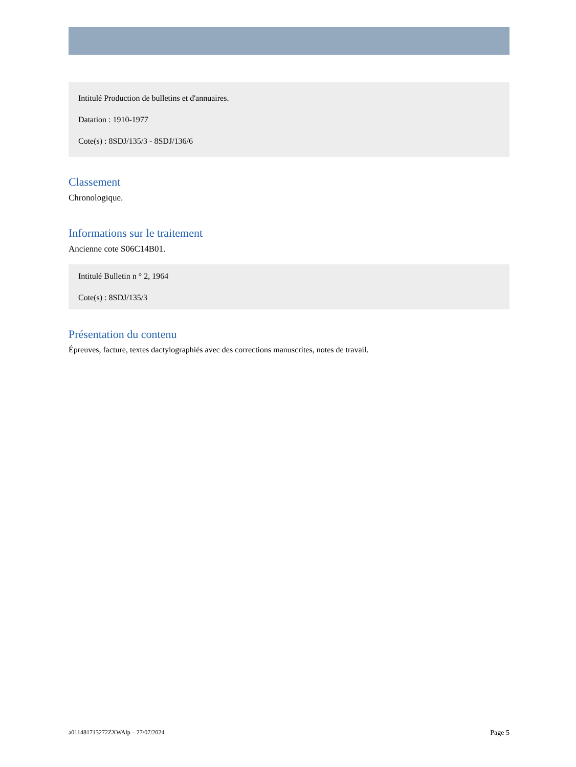Intitulé Production de bulletins et d'annuaires.
Datation : 1910-1977
Cote(s) : 8SDJ/135/3 - 8SDJ/136/6
Classement
Chronologique.
Informations sur le traitement
Ancienne cote S06C14B01.
Intitulé Bulletin n ° 2, 1964
Cote(s) : 8SDJ/135/3
Présentation du contenu
Épreuves, facture, textes dactylographiés avec des corrections manuscrites, notes de travail.
a011481713272ZXWAlp – 27/07/2024 Page 5